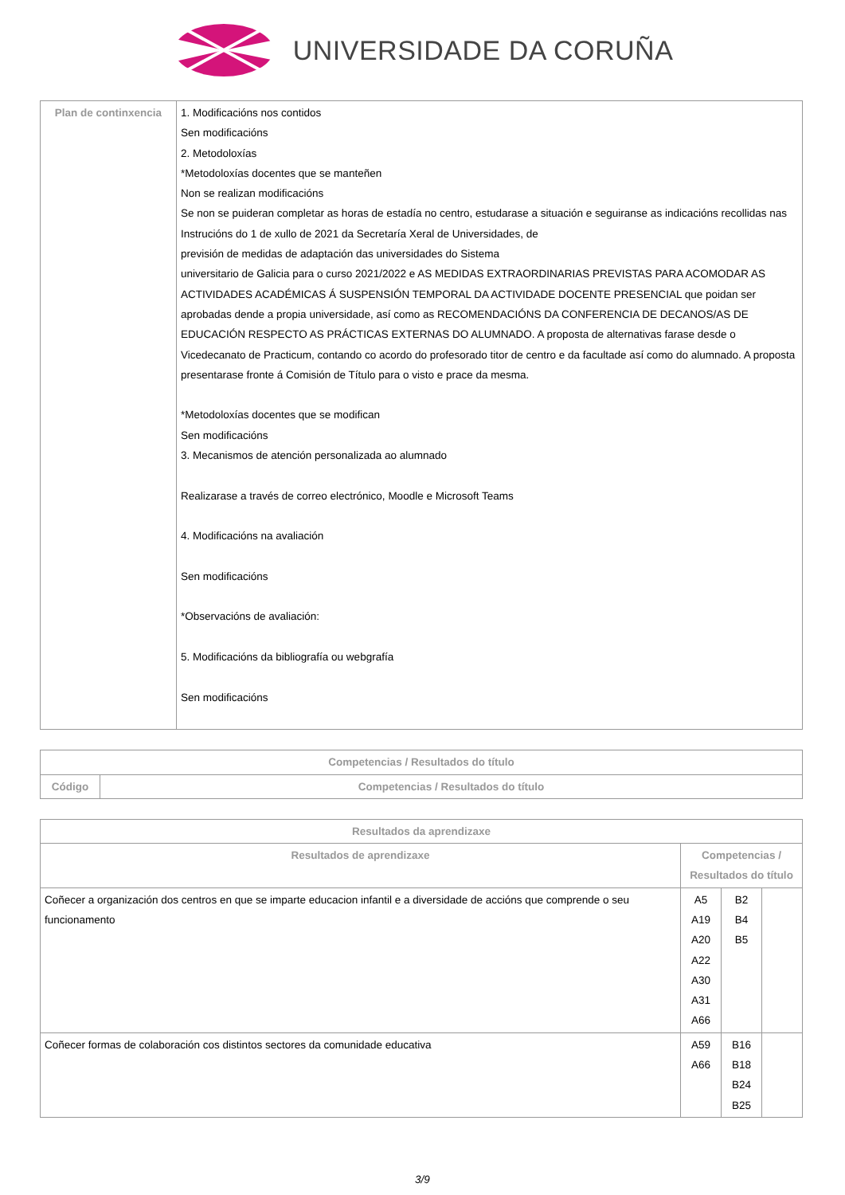UNIVERSIDADE DA CORUÑA
| Plan de continxencia | 1. Modificacións nos contidos Sen modificacións 2. Metodoloxías *Metodoloxías docentes que se manteñen Non se realizan modificacións Se non se puideran completar as horas de estadía no centro, estudarase a situación e seguiranse as indicacións recollidas nas Instrucións do 1 de xullo de 2021 da Secretaría Xeral de Universidades, de previsión de medidas de adaptación das universidades do Sistema universitario de Galicia para o curso 2021/2022 e AS MEDIDAS EXTRAORDINARIAS PREVISTAS PARA ACOMODAR AS ACTIVIDADES ACADÉMICAS Á SUSPENSIÓN TEMPORAL DA ACTIVIDADE DOCENTE PRESENCIAL que poidan ser aprobadas dende a propia universidade, así como as RECOMENDACIÓNS DA CONFERENCIA DE DECANOS/AS DE EDUCACIÓN RESPECTO AS PRÁCTICAS EXTERNAS DO ALUMNADO. A proposta de alternativas farase desde o Vicedecanato de Practicum, contando co acordo do profesorado titor de centro e da facultade así como do alumnado. A proposta presentarase fronte á Comisión de Título para o visto e prace da mesma. *Metodoloxías docentes que se modifican Sen modificacións 3. Mecanismos de atención personalizada ao alumnado Realizarase a través de correo electrónico, Moodle e Microsoft Teams 4. Modificacións na avaliación Sen modificacións *Observacións de avaliación: 5. Modificacións da bibliografía ou webgrafía Sen modificacións |
| Competencias / Resultados do título | |
| --- | --- |
| Código | Competencias / Resultados do título |
| Resultados da aprendizaxe | | | |
| --- | --- | --- | --- |
| Resultados de aprendizaxe | Competencias / Resultados do título | | |
| Coñecer a organización dos centros en que se imparte educacion infantil e a diversidade de accións que comprende o seu funcionamento | A5 A19 A20 A22 A30 A31 A66 | B2 B4 B5 | |
| Coñecer formas de colaboración cos distintos sectores da comunidade educativa | A59 A66 | B16 B18 B24 B25 | |
3/9